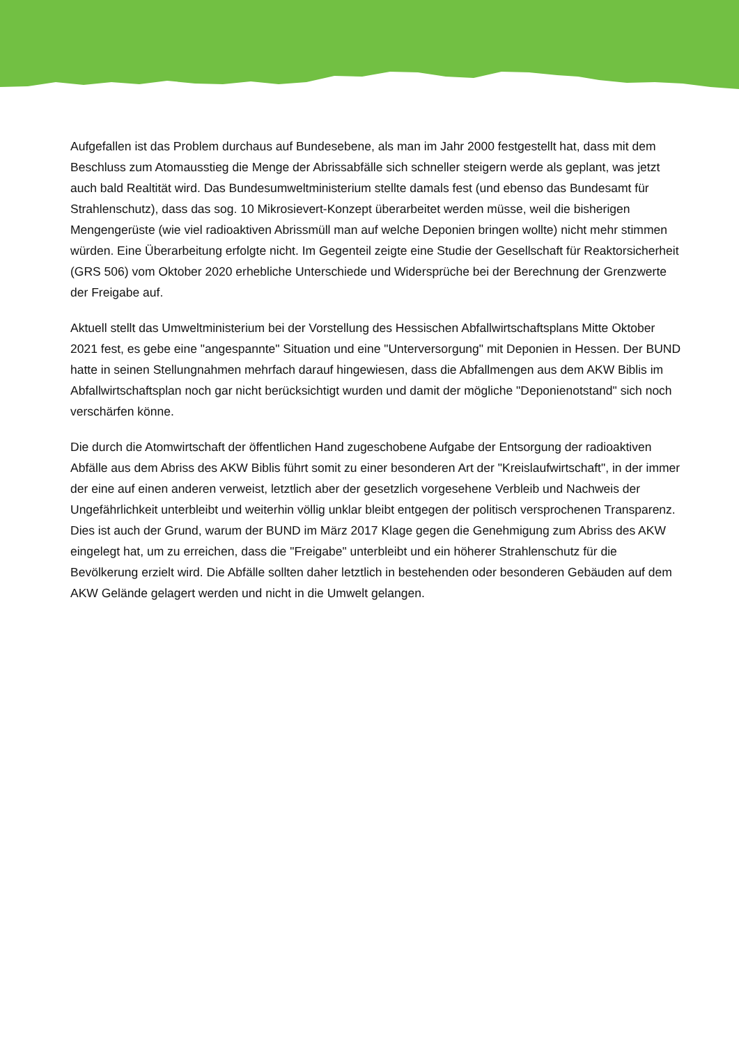Aufgefallen ist das Problem durchaus auf Bundesebene, als man im Jahr 2000 festgestellt hat, dass mit dem Beschluss zum Atomausstieg die Menge der Abrissabfälle sich schneller steigern werde als geplant, was jetzt auch bald Realtität wird. Das Bundesumweltministerium stellte damals fest (und ebenso das Bundesamt für Strahlenschutz), dass das sog. 10 Mikrosievert-Konzept überarbeitet werden müsse, weil die bisherigen Mengengerüste (wie viel radioaktiven Abrissmüll man auf welche Deponien bringen wollte) nicht mehr stimmen würden. Eine Überarbeitung erfolgte nicht. Im Gegenteil zeigte eine Studie der Gesellschaft für Reaktorsicherheit (GRS 506) vom Oktober 2020 erhebliche Unterschiede und Widersprüche bei der Berechnung der Grenzwerte der Freigabe auf.
Aktuell stellt das Umweltministerium bei der Vorstellung des Hessischen Abfallwirtschaftsplans Mitte Oktober 2021 fest, es gebe eine "angespannte" Situation und eine "Unterversorgung" mit Deponien in Hessen. Der BUND hatte in seinen Stellungnahmen mehrfach darauf hingewiesen, dass die Abfallmengen aus dem AKW Biblis im Abfallwirtschaftsplan noch gar nicht berücksichtigt wurden und damit der mögliche "Deponienotstand" sich noch verschärfen könne.
Die durch die Atomwirtschaft der öffentlichen Hand zugeschobene Aufgabe der Entsorgung der radioaktiven Abfälle aus dem Abriss des AKW Biblis führt somit zu einer besonderen Art der "Kreislaufwirtschaft", in der immer der eine auf einen anderen verweist, letztlich aber der gesetzlich vorgesehene Verbleib und Nachweis der Ungefährlichkeit unterbleibt und weiterhin völlig unklar bleibt entgegen der politisch versprochenen Transparenz. Dies ist auch der Grund, warum der BUND im März 2017 Klage gegen die Genehmigung zum Abriss des AKW eingelegt hat, um zu erreichen, dass die "Freigabe" unterbleibt und ein höherer Strahlenschutz für die Bevölkerung erzielt wird. Die Abfälle sollten daher letztlich in bestehenden oder besonderen Gebäuden auf dem AKW Gelände gelagert werden und nicht in die Umwelt gelangen.